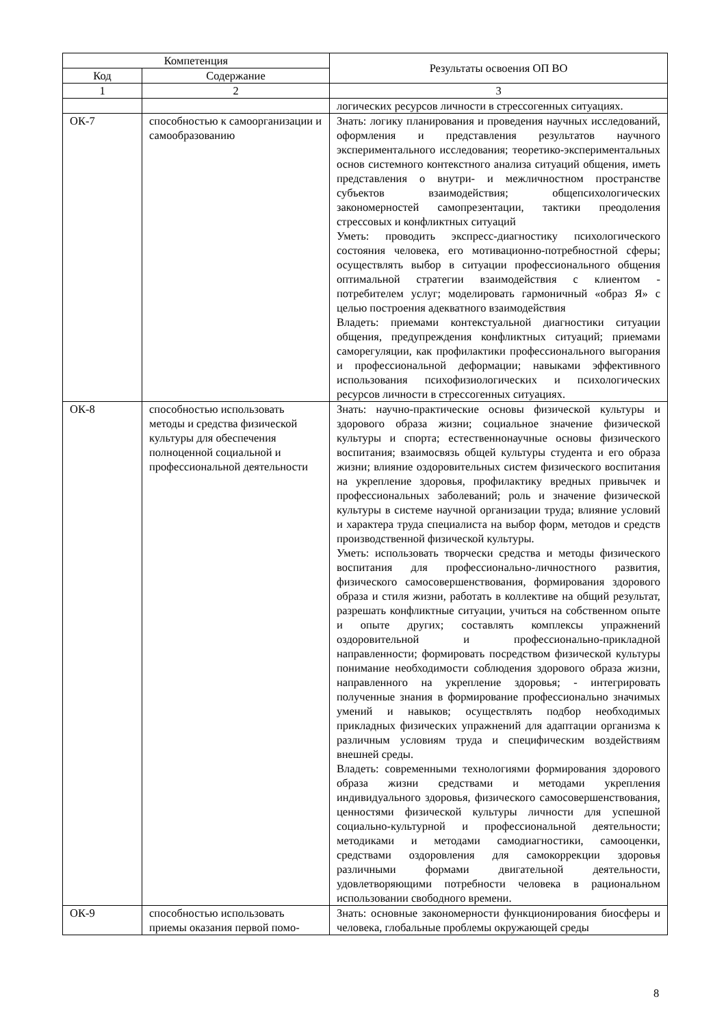| Компетенция | | Результаты освоения ОП ВО |
| --- | --- | --- |
| Код | Содержание | |
| 1 | 2 | 3 |
| | | логических ресурсов личности в стрессогенных ситуациях. |
| ОК-7 | способностью к самоорганизации и самообразованию | Знать: логику планирования и проведения научных исследований, оформления и представления результатов научного экспериментального исследования; теоретико-экспериментальных основ системного контекстного анализа ситуаций общения, иметь представления о внутри- и межличностном пространстве субъектов взаимодействия; общепсихологических закономерностей самопрезентации, тактики преодоления стрессовых и конфликтных ситуаций Уметь: проводить экспресс-диагностику психологического состояния человека, его мотивационно-потребностной сферы; осуществлять выбор в ситуации профессионального общения оптимальной стратегии взаимодействия с клиентом - потребителем услуг; моделировать гармоничный «образ Я» с целью построения адекватного взаимодействия Владеть: приемами контекстуальной диагностики ситуации общения, предупреждения конфликтных ситуаций; приемами саморегуляции, как профилактики профессионального выгорания и профессиональной деформации; навыками эффективного использования психофизиологических и психологических ресурсов личности в стрессогенных ситуациях. |
| ОК-8 | способностью использовать методы и средства физической культуры для обеспечения полноценной социальной и профессиональной деятельности | Знать: научно-практические основы физической культуры и здорового образа жизни; социальное значение физической культуры и спорта; естественнонаучные основы физического воспитания; взаимосвязь общей культуры студента и его образа жизни; влияние оздоровительных систем физического воспитания на укрепление здоровья, профилактику вредных привычек и профессиональных заболеваний; роль и значение физической культуры в системе научной организации труда; влияние условий и характера труда специалиста на выбор форм, методов и средств производственной физической культуры. Уметь: использовать творчески средства и методы физического воспитания для профессионально-личностного развития, физического самосовершенствования, формирования здорового образа и стиля жизни, работать в коллективе на общий результат, разрешать конфликтные ситуации, учиться на собственном опыте и опыте других; составлять комплексы упражнений оздоровительной и профессионально-прикладной направленности; формировать посредством физической культуры понимание необходимости соблюдения здорового образа жизни, направленного на укрепление здоровья; - интегрировать полученные знания в формирование профессионально значимых умений и навыков; осуществлять подбор необходимых прикладных физических упражнений для адаптации организма к различным условиям труда и специфическим воздействиям внешней среды. Владеть: современными технологиями формирования здорового образа жизни средствами и методами укрепления индивидуального здоровья, физического самосовершенствования, ценностями физической культуры личности для успешной социально-культурной и профессиональной деятельности; методиками и методами самодиагностики, самооценки, средствами оздоровления для самокоррекции здоровья различными формами двигательной деятельности, удовлетворяющими потребности человека в рациональном использовании свободного времени. |
| ОК-9 | способностью использовать приемы оказания первой помо- | Знать: основные закономерности функционирования биосферы и человека, глобальные проблемы окружающей среды |
8